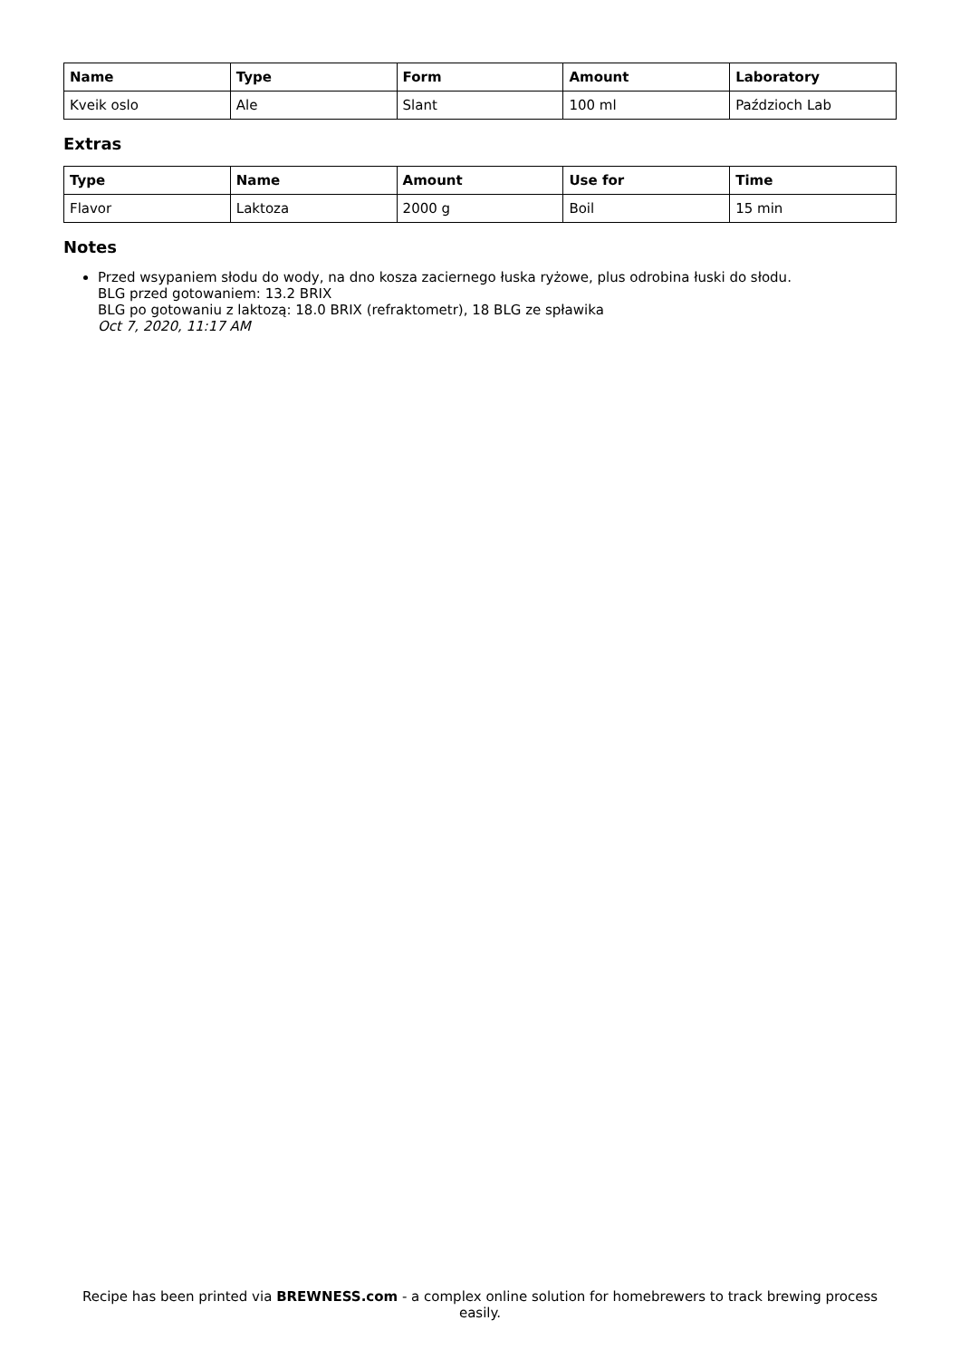| Name | Type | Form | Amount | Laboratory |
| --- | --- | --- | --- | --- |
| Kveik oslo | Ale | Slant | 100 ml | Paździoch Lab |
Extras
| Type | Name | Amount | Use for | Time |
| --- | --- | --- | --- | --- |
| Flavor | Laktoza | 2000 g | Boil | 15 min |
Notes
Przed wsypaniem słodu do wody, na dno kosza zaciernego łuska ryżowe, plus odrobina łuski do słodu.
BLG przed gotowaniem: 13.2 BRIX
BLG po gotowaniu z laktozą: 18.0 BRIX (refraktometr), 18 BLG ze spławika
Oct 7, 2020, 11:17 AM
Recipe has been printed via BREWNESS.com - a complex online solution for homebrewers to track brewing process easily.